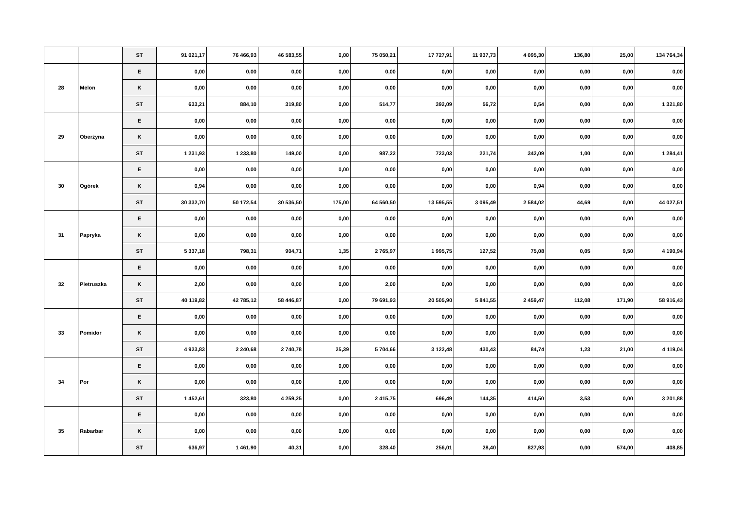| | | ST | 91 021,17 | 76 466,93 | 46 583,55 | 0,00 | 75 050,21 | 17 727,91 | 11 937,73 | 4 095,30 | 136,80 | 25,00 | 134 764,34 |
| 28 | Melon | E | 0,00 | 0,00 | 0,00 | 0,00 | 0,00 | 0,00 | 0,00 | 0,00 | 0,00 | 0,00 | 0,00 |
| | | K | 0,00 | 0,00 | 0,00 | 0,00 | 0,00 | 0,00 | 0,00 | 0,00 | 0,00 | 0,00 | 0,00 |
| | | ST | 633,21 | 884,10 | 319,80 | 0,00 | 514,77 | 392,09 | 56,72 | 0,54 | 0,00 | 0,00 | 1 321,80 |
| 29 | Oberżyna | E | 0,00 | 0,00 | 0,00 | 0,00 | 0,00 | 0,00 | 0,00 | 0,00 | 0,00 | 0,00 | 0,00 |
| | | K | 0,00 | 0,00 | 0,00 | 0,00 | 0,00 | 0,00 | 0,00 | 0,00 | 0,00 | 0,00 | 0,00 |
| | | ST | 1 231,93 | 1 233,80 | 149,00 | 0,00 | 987,22 | 723,03 | 221,74 | 342,09 | 1,00 | 0,00 | 1 284,41 |
| 30 | Ogórek | E | 0,00 | 0,00 | 0,00 | 0,00 | 0,00 | 0,00 | 0,00 | 0,00 | 0,00 | 0,00 | 0,00 |
| | | K | 0,94 | 0,00 | 0,00 | 0,00 | 0,00 | 0,00 | 0,00 | 0,94 | 0,00 | 0,00 | 0,00 |
| | | ST | 30 332,70 | 50 172,54 | 30 536,50 | 175,00 | 64 560,50 | 13 595,55 | 3 095,49 | 2 584,02 | 44,69 | 0,00 | 44 027,51 |
| 31 | Papryka | E | 0,00 | 0,00 | 0,00 | 0,00 | 0,00 | 0,00 | 0,00 | 0,00 | 0,00 | 0,00 | 0,00 |
| | | K | 0,00 | 0,00 | 0,00 | 0,00 | 0,00 | 0,00 | 0,00 | 0,00 | 0,00 | 0,00 | 0,00 |
| | | ST | 5 337,18 | 798,31 | 904,71 | 1,35 | 2 765,97 | 1 995,75 | 127,52 | 75,08 | 0,05 | 9,50 | 4 190,94 |
| 32 | Pietruszka | E | 0,00 | 0,00 | 0,00 | 0,00 | 0,00 | 0,00 | 0,00 | 0,00 | 0,00 | 0,00 | 0,00 |
| | | K | 2,00 | 0,00 | 0,00 | 0,00 | 2,00 | 0,00 | 0,00 | 0,00 | 0,00 | 0,00 | 0,00 |
| | | ST | 40 119,82 | 42 785,12 | 58 446,87 | 0,00 | 79 691,93 | 20 505,90 | 5 841,55 | 2 459,47 | 112,08 | 171,90 | 58 916,43 |
| 33 | Pomidor | E | 0,00 | 0,00 | 0,00 | 0,00 | 0,00 | 0,00 | 0,00 | 0,00 | 0,00 | 0,00 | 0,00 |
| | | K | 0,00 | 0,00 | 0,00 | 0,00 | 0,00 | 0,00 | 0,00 | 0,00 | 0,00 | 0,00 | 0,00 |
| | | ST | 4 923,83 | 2 240,68 | 2 740,78 | 25,39 | 5 704,66 | 3 122,48 | 430,43 | 84,74 | 1,23 | 21,00 | 4 119,04 |
| 34 | Por | E | 0,00 | 0,00 | 0,00 | 0,00 | 0,00 | 0,00 | 0,00 | 0,00 | 0,00 | 0,00 | 0,00 |
| | | K | 0,00 | 0,00 | 0,00 | 0,00 | 0,00 | 0,00 | 0,00 | 0,00 | 0,00 | 0,00 | 0,00 |
| | | ST | 1 452,61 | 323,80 | 4 259,25 | 0,00 | 2 415,75 | 696,49 | 144,35 | 414,50 | 3,53 | 0,00 | 3 201,88 |
| 35 | Rabarbar | E | 0,00 | 0,00 | 0,00 | 0,00 | 0,00 | 0,00 | 0,00 | 0,00 | 0,00 | 0,00 | 0,00 |
| | | K | 0,00 | 0,00 | 0,00 | 0,00 | 0,00 | 0,00 | 0,00 | 0,00 | 0,00 | 0,00 | 0,00 |
| | | ST | 636,97 | 1 461,90 | 40,31 | 0,00 | 328,40 | 256,01 | 28,40 | 827,93 | 0,00 | 574,00 | 408,85 |